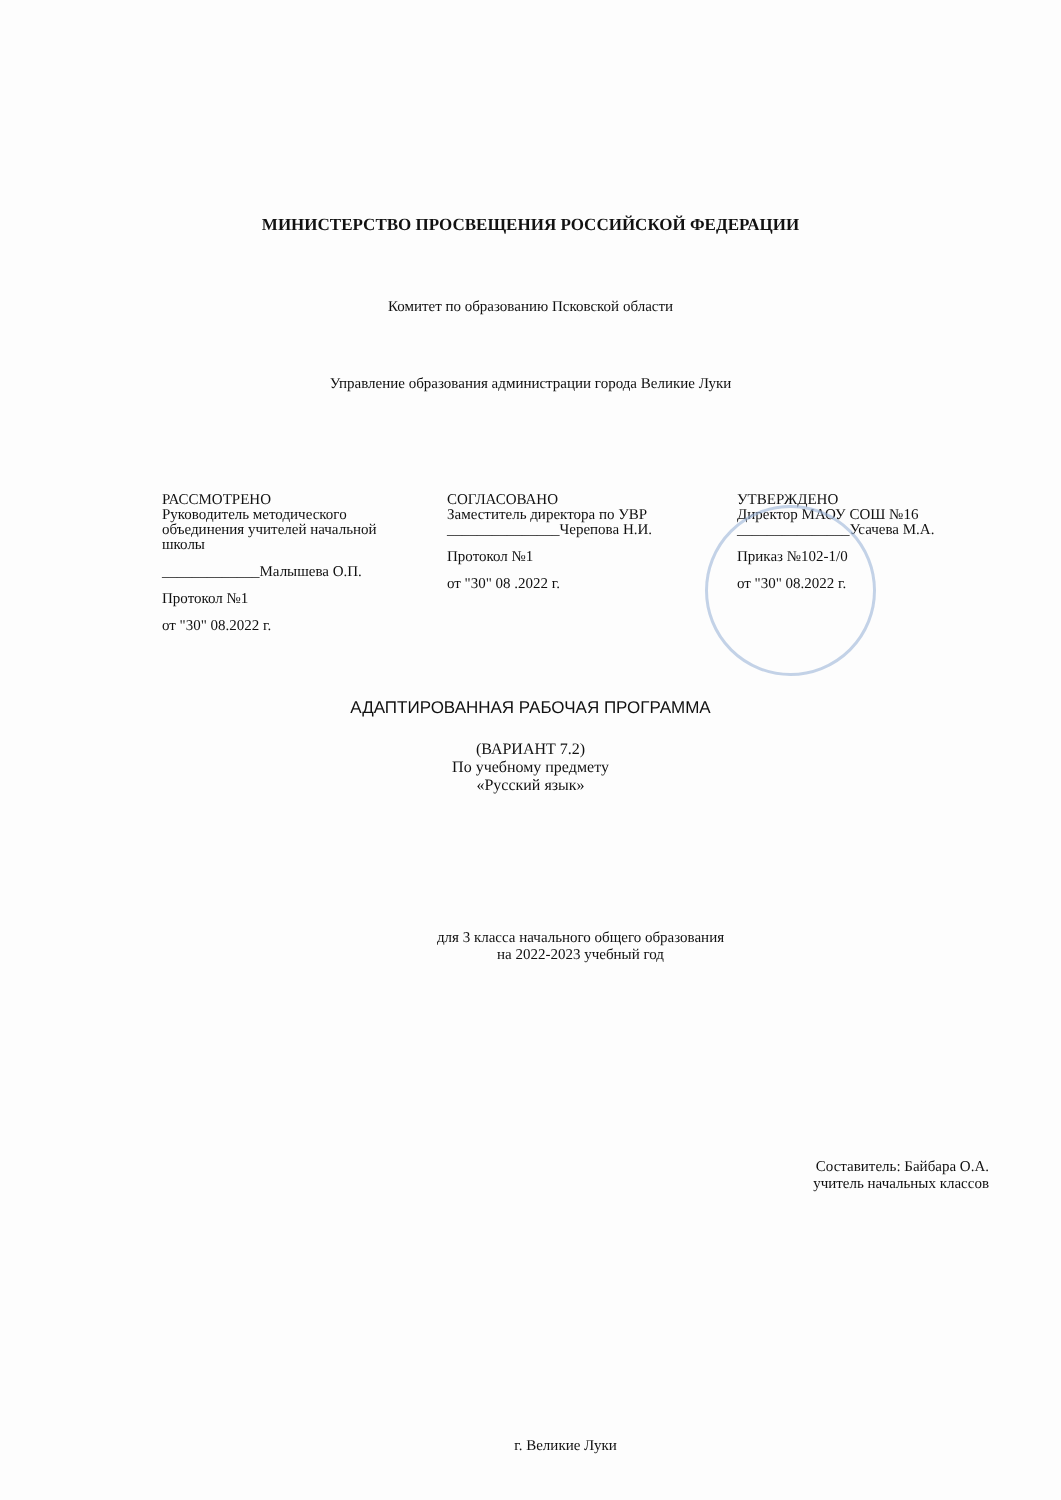МИНИСТЕРСТВО ПРОСВЕЩЕНИЯ РОССИЙСКОЙ ФЕДЕРАЦИИ
Комитет по образованию Псковской области
Управление образования администрации города Великие Луки
РАССМОТРЕНО
Руководитель методического
объединения учителей начальной
школы
_____________Малышева О.П.
Протокол №1
от "30" 08.2022 г.
СОГЛАСОВАНО
Заместитель директора по УВР
_______________Черепова Н.И.
Протокол №1
от "30" 08 .2022 г.
УТВЕРЖДЕНО
Директор МАОУ СОШ №16
_______________Усачева М.А.
Приказ №102-1/0
от "30" 08.2022 г.
АДАПТИРОВАННАЯ РАБОЧАЯ ПРОГРАММА
(ВАРИАНТ 7.2)
По учебному предмету
«Русский язык»
для 3 класса начального общего образования
на 2022-2023 учебный год
Составитель: Байбара О.А.
учитель начальных классов
г. Великие Луки